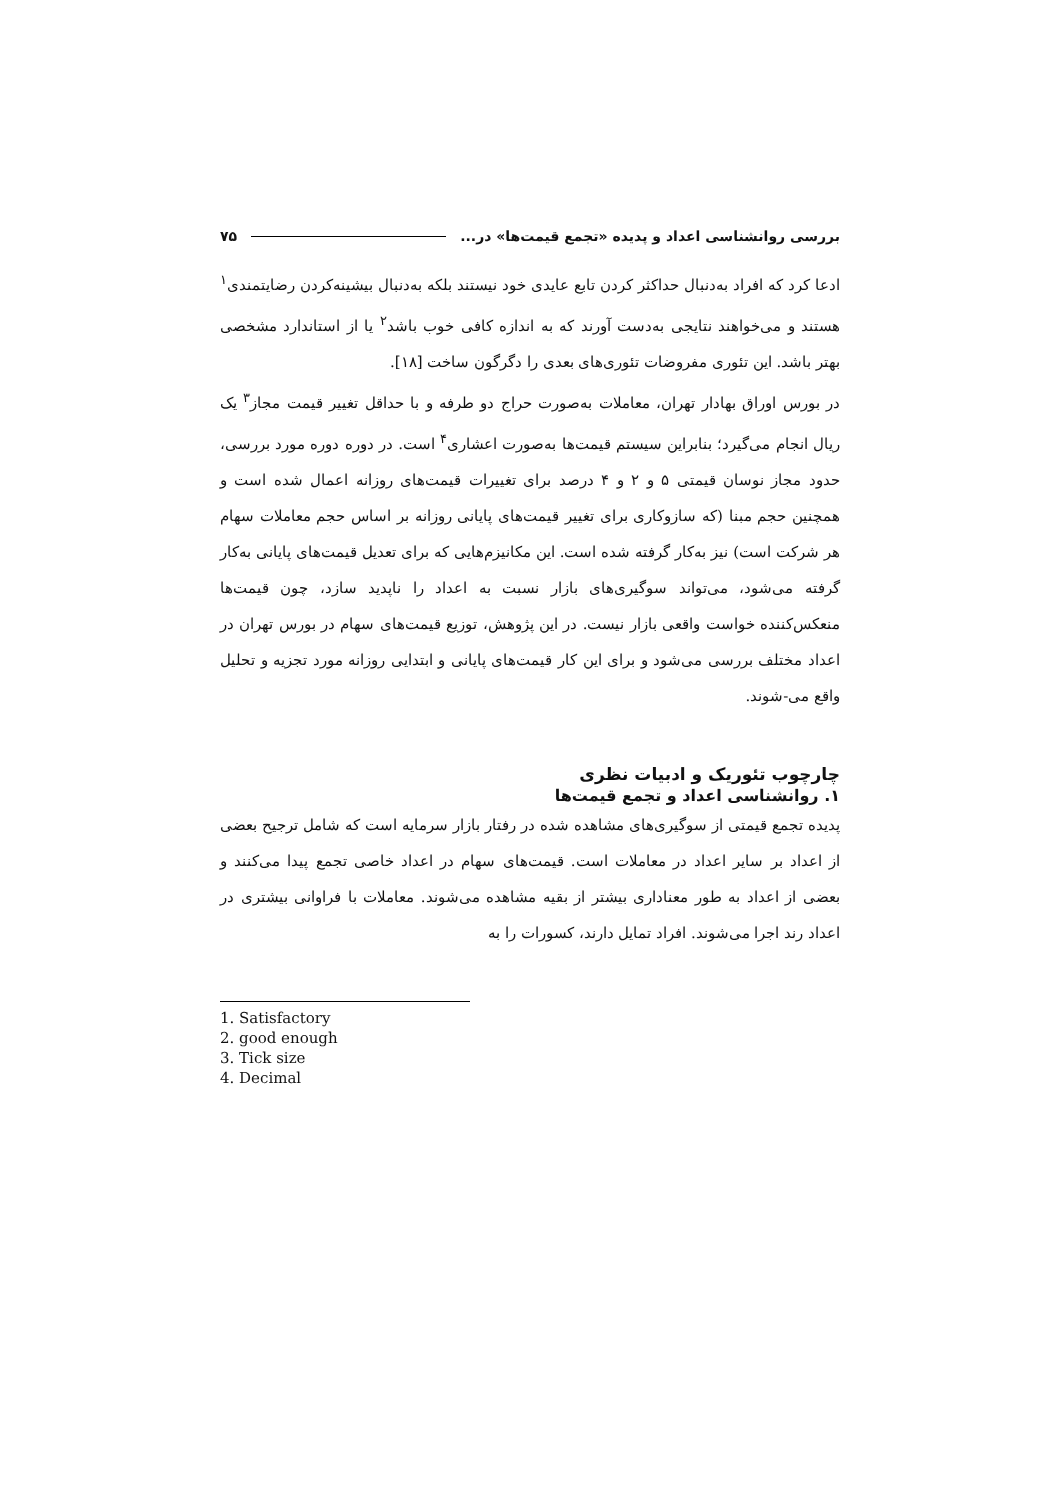بررسی روانشناسی اعداد و پدیده «تجمع قیمت‌ها» در... ۷۵
ادعا کرد که افراد به‌دنبال حداکثر کردن تابع عایدی خود نیستند بلکه به‌دنبال بیشینه‌کردن رضایتمندی<sup>۱</sup> هستند و می‌خواهند نتایجی به‌دست آورند که به اندازه کافی خوب باشد<sup>۲</sup> یا از استاندارد مشخصی بهتر باشد. این تئوری مفروضات تئوری‌های بعدی را دگرگون ساخت [۱۸].
در بورس اوراق بهادار تهران، معاملات به‌صورت حراج دو طرفه و با حداقل تغییر قیمت مجاز<sup>۳</sup> یک ریال انجام می‌گیرد؛ بنابراین سیستم قیمت‌ها به‌صورت اعشاری<sup>۴</sup> است. در دوره دوره مورد بررسی، حدود مجاز نوسان قیمتی ۵ و ۲ و ۴ درصد برای تغییرات قیمت‌های روزانه اعمال شده است و همچنین حجم مبنا (که سازوکاری برای تغییر قیمت‌های پایانی روزانه بر اساس حجم معاملات سهام هر شرکت است) نیز به‌کار گرفته شده است. این مکانیزم‌هایی که برای تعدیل قیمت‌های پایانی به‌کار گرفته می‌شود، می‌تواند سوگیری‌های بازار نسبت به اعداد را ناپدید سازد، چون قیمت‌ها منعکس‌کننده خواست واقعی بازار نیست. در این پژوهش، توزیع قیمت‌های سهام در بورس تهران در اعداد مختلف بررسی می‌شود و برای این کار قیمت‌های پایانی و ابتدایی روزانه مورد تجزیه و تحلیل واقع می-شوند.
چارچوب تئوریک و ادبیات نظری
۱. روانشناسی اعداد و تجمع قیمت‌ها
پدیده تجمع قیمتی از سوگیری‌های مشاهده شده در رفتار بازار سرمایه است که شامل ترجیح بعضی از اعداد بر سایر اعداد در معاملات است. قیمت‌های سهام در اعداد خاصی تجمع پیدا می‌کنند و بعضی از اعداد به طور معناداری بیشتر از بقیه مشاهده می‌شوند. معاملات با فراوانی بیشتری در اعداد رند اجرا می‌شوند. افراد تمایل دارند، کسورات را به
1. Satisfactory
2. good enough
3. Tick size
4. Decimal